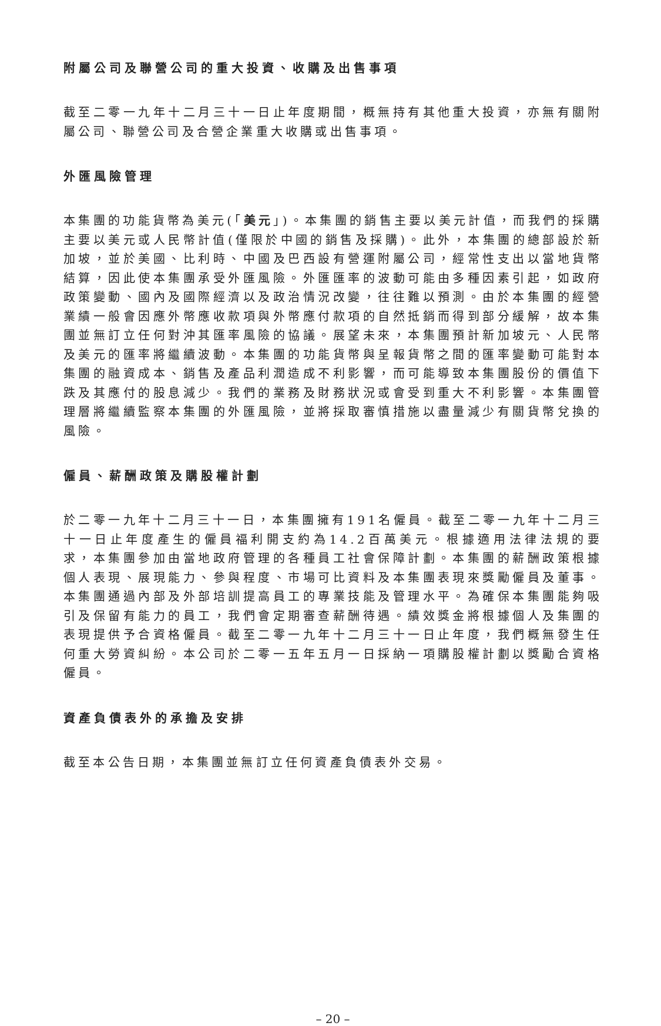附屬公司及聯營公司的重大投資、收購及出售事項
截至二零一九年十二月三十一日止年度期間，概無持有其他重大投資，亦無有關附屬公司、聯營公司及合營企業重大收購或出售事項。
外匯風險管理
本集團的功能貨幣為美元(「美元」)。本集團的銷售主要以美元計值，而我們的採購主要以美元或人民幣計值(僅限於中國的銷售及採購)。此外，本集團的總部設於新加坡，並於美國、比利時、中國及巴西設有營運附屬公司，經常性支出以當地貨幣結算，因此使本集團承受外匯風險。外匯匯率的波動可能由多種因素引起，如政府政策變動、國內及國際經濟以及政治情況改變，往往難以預測。由於本集團的經營業績一般會因應外幣應收款項與外幣應付款項的自然抵銷而得到部分緩解，故本集團並無訂立任何對沖其匯率風險的協議。展望未來，本集團預計新加坡元、人民幣及美元的匯率將繼續波動。本集團的功能貨幣與呈報貨幣之間的匯率變動可能對本集團的融資成本、銷售及產品利潤造成不利影響，而可能導致本集團股份的價值下跌及其應付的股息減少。我們的業務及財務狀況或會受到重大不利影響。本集團管理層將繼續監察本集團的外匯風險，並將採取審慎措施以盡量減少有關貨幣兌換的風險。
僱員、薪酬政策及購股權計劃
於二零一九年十二月三十一日，本集團擁有191名僱員。截至二零一九年十二月三十一日止年度產生的僱員福利開支約為14.2百萬美元。根據適用法律法規的要求，本集團參加由當地政府管理的各種員工社會保障計劃。本集團的薪酬政策根據個人表現、展現能力、參與程度、市場可比資料及本集團表現來獎勵僱員及董事。本集團通過內部及外部培訓提高員工的專業技能及管理水平。為確保本集團能夠吸引及保留有能力的員工，我們會定期審查薪酬待遇。績效獎金將根據個人及集團的表現提供予合資格僱員。截至二零一九年十二月三十一日止年度，我們概無發生任何重大勞資糾紛。本公司於二零一五年五月一日採納一項購股權計劃以獎勵合資格僱員。
資產負債表外的承擔及安排
截至本公告日期，本集團並無訂立任何資產負債表外交易。
– 20 –